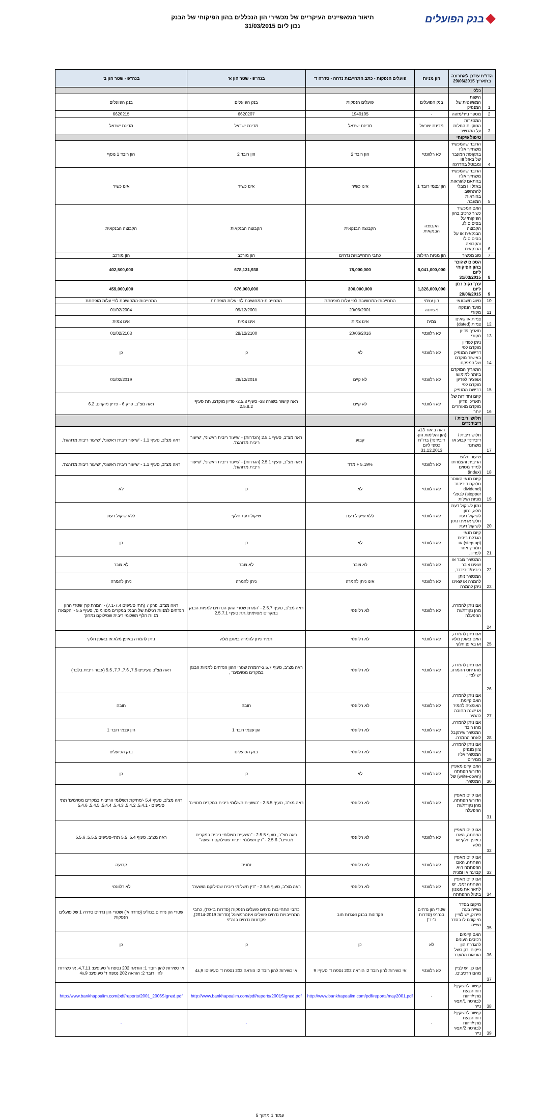בנק הפועלים
תיאור המאפיינים העיקריים של מכשירי הון הנכללים בהון הפיקוחי של הבנק
נכון ליום 31/03/2015
| הדו"ח עודכן לאחרונה בתאריך 29/06/2015 | | הון מניות | פועלים הנפקות - כתב התחייבות נדחה - סדרה ד' | בנה"פ - שטר הון א' | בנה"פ - שטר הון ב' |
| --- | --- | --- | --- | --- | --- |
| | כללי | | | | |
| 1 | הישות המשפטית של המנפיק | בנק הפועלים | פועלים הנפקות | בנק הפועלים | בנק הפועלים |
| 2 | מספר נייר/מזהה | - | 1940105 | 6620207 | 6620215 |
| 3 | המסגרות החוקיות החלות על המכשיר. | מדינת ישראל | מדינת ישראל | מדינת ישראל | מדינת ישראל |
| | טיפול פיקוחי | | | | |
| 4 | הרובד שהמכשיר משתייך אליו בתקופת המעבר של באזל III ומבוטל בהדרגה | לא רלוונטי | הון רובד 2 | הון רובד 2 | הון רובד 1 נוסף |
| 5 | הרובד שהמכשיר משתייך אליו בהתאם להוראות באזל III מבלי להתחשב בהוראות המעבר. | הון עצמי רובד 1 | אינו כשיר | אינו כשיר | אינו כשיר |
| 6 | האם המכשיר כשיר כרכיב בהון הפיקוחי על בסיס סולו, הקבוצה הבנקאית או על בסיס סולו והקבוצה הבנקאית. | הקבוצה הבנקאית | הקבוצה הבנקאית | הקבוצה הבנקאית | הקבוצה הבנקאית |
| 7 | סוג מכשיר | הון מניות רגילות | כתבי התחייבויות נדחים | הון מורכב | הון מורכב |
| 8 | הסכום שהוכר בהון הפיקוחי ליום 31/03/2015 | 8,041,000,000 | 78,000,000 | 678,131,938 | 402,500,000 |
| 9 | ערך נקוב נכון ליום 29/06/2015 | 1,326,000,000 | 300,000,000 | 676,000,000 | 459,000,000 |
| 10 | סיווג חשבונאי | הון עצמי | התחייבות-המחושבת לפי עלות מופחתת | התחייבות-המחושבת לפי עלות מופחתת | התחייבות-המחושבת לפי עלות מופחתת |
| 11 | מועד הנפקה מקורי | משתנה | 20/06/2001 | 09/12/2001 | 01/02/2004 |
| 12 | צמית או שאינו צמית (dated) | צמית | אינו צמית | אינו צמית | אינו צמית |
| 13 | תאריך פדיון מקורי | לא רלוונטי | 20/06/2016 | 28/12/2100 | 01/02/2103 |
| 14 | ניתן לפדיון מוקדם לפי דרישת המנפיק באישור מוקדם של המפקח | לא רלוונטי | לא | כן | כן |
| 15 | התאריך המוקדם ביותר למימוש אופציה לפדיון מוקדם לפי דרישת המנפיק | לא רלוונטי | לא קיים | 28/12/2016 | 01/02/2019 |
| 16 | קיום ותדירות של תאריכי פדיון מוקדם מאוחרים יותר | לא רלוונטי | לא קיים | ראה קישור בשורה 38- סעיף 2.5.8- פדיון מוקדם, תת סעיף 2.5.8.2 | ראה מצ"ב, פרק 6 - פדיון מוקדם, 6.2 |
| | תלושי ריבית / דיבידנדים | | | | |
| 17 | תלוש ריבית / דיבידנד קבוע או משתנה | ראה ביאור 13ג (הון והלימות הון-דיבידנד) בדו"ח כספי ליום 31.12.2013 | קבוע | ראה מצ"ב, סעיף 2.5.1 (הגדרות) - 'שיעור ריבית ראשוני', 'שיעור ריבית מדורגת'. | ראה מצ"ב, סעיף 1.1 - 'שיעור ריבית ראשוני', 'שיעור ריבית מדורגת'. |
| 18 | שיעור תלוש הריבית והצמדתו למדד מסוים (index) | לא רלוונטי | 5.19% + מדד | ראה מצ"ב, סעיף 2.5.1 (הגדרות) - 'שיעור ריבית ראשוני', 'שיעור ריבית מדורגת'. | ראה מצ"ב, סעיף 1.1 - 'שיעור ריבית ראשוני', 'שיעור ריבית מדורגת'. |
| 19 | קיום תנאי האוסר חלוקת דיבידנד (dividend stopper) לבעלי מניות רגילות | לא רלוונטי | לא | כן | לא |
| 20 | נתון לשיקול דעת מלא, נתון לשיקול דעת חלקי או אינו נתון לשיקול דעת | לא רלוונטי | ללא שיקול דעת | שיקול דעת חלקי | ללא שיקול דעת |
| 21 | קיום תנאי הגדלת ריבית (step-up) או תמריץ אחר לפדיון. | לא רלוונטי | לא | כן | כן |
| 22 | המכשיר צובר או שאינו צובר ריבית/דיבידנד, | לא רלוונטי | לא צובר | לא צובר | לא צובר |
| 23 | המכשיר ניתן להמרה או שאינו ניתן להמרה | לא רלוונטי | אינו ניתן להמרה | ניתן להמרה | ניתן להמרה |
| 24 | אם ניתן להמרה, מהן נקודת/ות ההפעלה | לא רלוונטי | לא רלוונטי | ראה מצ"ב, סעיף 2.5.7 - 'המרת שטרי ההון הנדחים למניות הבנק במקרים מסוימים',תת סעיף 2.5.7.1 | ראה מצ"ב, פרק 7 (תתי סעיפים 7.1-7.4) - 'המרת קרן שטרי ההון הנדחים למניות רגילות של הבנק במקרים מסוימים', סעיף 5.5 - 'הקצאת מניות חלף תשלומי ריבית שסילוקם נמחק' |
| 25 | אם ניתן להמרה, האם באופן מלא או באופן חלקי | לא רלוונטי | לא רלוונטי | תמיד ניתן להמרה באופן מלא | ניתן להמרה באופן מלא או באופן חלקי |
| 26 | אם ניתן להמרה, מהו יחס ההמרה, יש לציין. | לא רלוונטי | לא רלוונטי | ראה מצ"ב, סעיף 2.5.7-"המרת שטרי ההון הנדחים למניות הבנק במקרים מסוימים" , | ראה מצ"ב סעיפים 7.5, 7.6, 7.7, 5.5 (עבור ריבית בלבד) |
| 27 | אם ניתן להמרה, האם קיימת האופציה להמיר או ישנה החובה להמיר | לא רלוונטי | לא רלוונטי | חובה | חובה |
| 28 | אם ניתן להמרה, מהו רובד המכשיר שיתקבל לאחר ההמרה. | לא רלוונטי | לא רלוונטי | הון עצמי רובד 1 | הון עצמי רובד 1 |
| 29 | אם ניתן להמרה, ציון מנפיק המכשיר אליו ממירים | לא רלוונטי | לא רלוונטי | בנק הפועלים | בנק הפועלים |
| 30 | האם קיים מאפיין הדורש הפחתה (write-down) של המכשיר. | לא רלוונטי | לא | כן | כן |
| 31 | אם קיים מאפיין הדורש הפחתה, מהן נקודת/ות ההפעלה | לא רלוונטי | לא רלוונטי | ראה מצ"ב, סעיף 2.5.5 - 'השעיית תשלומי ריבית במקרים מסויים' | ראה מצ"ב, סעיף 5.4 -'מחיקת תשלומי הריבית במקרים מסוימים' תתי סעיפים - 5.4.1, 5.4.2, 5.4.3, 5.4.4, 5.4.5, 5.4.6 |
| 32 | אם קיים מאפיין הפחתה, האם באופן חלקי או מלא | לא רלוונטי | לא רלוונטי | ראה מצ"ב, סעיף 2.5.5 - "השעיית תשלומי ריבית במקרים מסויים", 2.5.6 - "דין תשלומי ריבית שסילוקם הושעה" | ראה מצ"ב, סעיף 5.4, 5.5 תתי-סעיפים 5.5.5, 5.5.6 |
| 33 | אם קיים מאפיין הפחתה, האם ההפחתה היא קבועה או זמנית | לא רלוונטי | לא רלוונטי | זמנית | קבועה |
| 34 | אם קיים מאפיין הפחתה זמני, יש לתאר את מנגנון ביטול ההפחתה | לא רלוונטי | לא רלוונטי | ראה מצ"ב, סעיף 2.5.6 - "דין תשלומי ריבית שסילוקם הושעה" | לא רלוונטי |
| 35 | מיקום בסדר נשייה בעת פירוק, יש לציין מי קודם לו בסדר נשייה | שטרי הון נדחים בנה"פ (סדרות ב'-ד') | פקדונות בבנק ואגרות חוב | כתבי התחייבות נדחים פועלים הנפקות (סדרות ב'-ט'ז), כתבי התחייבויות נדחים פועלים אינטרנשיונל (סדרות 2014-2019), פקדונות נדחים בנה"פ | שטרי הון נדחים בנה"פ (סדרה א') ושטרי הון נדחים סדרה 1 של פועלים הנפקות |
| 36 | האם קיימים רכיבים העונים להגדרת הון פיקוחי רק בשל הוראות המעבר | לא | כן | כן | כן |
| 37 | אם כן, יש לציין מהם הרכיבים. | לא רלוונטי | אי כשירות להון רובד 2: הוראה 202 נספח ד' סעיף: 9 | אי כשירות להון רובד 2: הוראה 202 נספח ד' סעיפים: 9,ג4 | אי כשירות להון רובד 1: הוראה 202 נספח ג' סעיפים: 4,7,11. אי כשירות להון רובד 2: הוראה 202 נספח ד' סעיפים: 9,ג4 |
| 38 | קישור לתשקיף/ דוח הצעת מדף/דיווח לבורסה 1/תנאי נייר | - | http://www.bankhapoalim.com/pdf/reports/may2001.pdf | http://www.bankhapoalim.com/pdf/reports/2001Signed.pdf | http://www.bankhapoalim.com/pdf/reports/2001_2006Signed.pdf |
| 39 | קישור לתשקיף/ דוח הצעת מדף/דיווח לבורסה 2/תנאי נייר | - | | - | - |
עמוד 1 מתוך 5